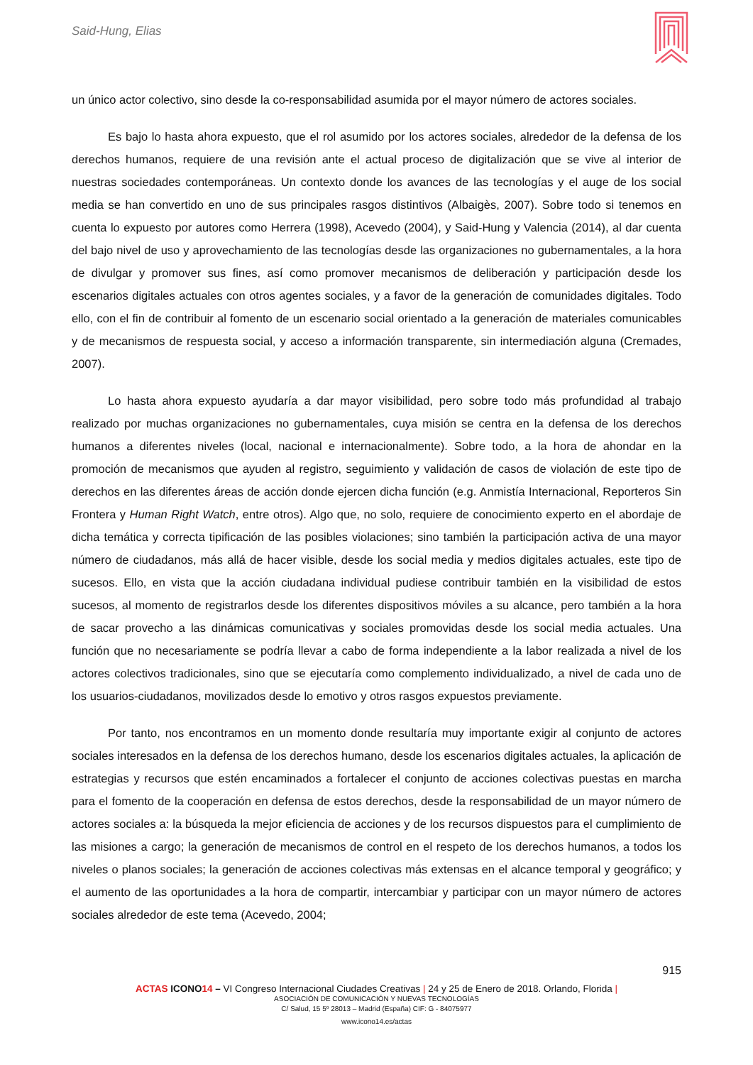Said-Hung, Elias
un único actor colectivo, sino desde la co-responsabilidad asumida por el mayor número de actores sociales.
Es bajo lo hasta ahora expuesto, que el rol asumido por los actores sociales, alrededor de la defensa de los derechos humanos, requiere de una revisión ante el actual proceso de digitalización que se vive al interior de nuestras sociedades contemporáneas. Un contexto donde los avances de las tecnologías y el auge de los social media se han convertido en uno de sus principales rasgos distintivos (Albaigès, 2007). Sobre todo si tenemos en cuenta lo expuesto por autores como Herrera (1998), Acevedo (2004), y Said-Hung y Valencia (2014), al dar cuenta del bajo nivel de uso y aprovechamiento de las tecnologías desde las organizaciones no gubernamentales, a la hora de divulgar y promover sus fines, así como promover mecanismos de deliberación y participación desde los escenarios digitales actuales con otros agentes sociales, y a favor de la generación de comunidades digitales. Todo ello, con el fin de contribuir al fomento de un escenario social orientado a la generación de materiales comunicables y de mecanismos de respuesta social, y acceso a información transparente, sin intermediación alguna (Cremades, 2007).
Lo hasta ahora expuesto ayudaría a dar mayor visibilidad, pero sobre todo más profundidad al trabajo realizado por muchas organizaciones no gubernamentales, cuya misión se centra en la defensa de los derechos humanos a diferentes niveles (local, nacional e internacionalmente). Sobre todo, a la hora de ahondar en la promoción de mecanismos que ayuden al registro, seguimiento y validación de casos de violación de este tipo de derechos en las diferentes áreas de acción donde ejercen dicha función (e.g. Anmistía Internacional, Reporteros Sin Frontera y Human Right Watch, entre otros). Algo que, no solo, requiere de conocimiento experto en el abordaje de dicha temática y correcta tipificación de las posibles violaciones; sino también la participación activa de una mayor número de ciudadanos, más allá de hacer visible, desde los social media y medios digitales actuales, este tipo de sucesos. Ello, en vista que la acción ciudadana individual pudiese contribuir también en la visibilidad de estos sucesos, al momento de registrarlos desde los diferentes dispositivos móviles a su alcance, pero también a la hora de sacar provecho a las dinámicas comunicativas y sociales promovidas desde los social media actuales. Una función que no necesariamente se podría llevar a cabo de forma independiente a la labor realizada a nivel de los actores colectivos tradicionales, sino que se ejecutaría como complemento individualizado, a nivel de cada uno de los usuarios-ciudadanos, movilizados desde lo emotivo y otros rasgos expuestos previamente.
Por tanto, nos encontramos en un momento donde resultaría muy importante exigir al conjunto de actores sociales interesados en la defensa de los derechos humano, desde los escenarios digitales actuales, la aplicación de estrategias y recursos que estén encaminados a fortalecer el conjunto de acciones colectivas puestas en marcha para el fomento de la cooperación en defensa de estos derechos, desde la responsabilidad de un mayor número de actores sociales a: la búsqueda la mejor eficiencia de acciones y de los recursos dispuestos para el cumplimiento de las misiones a cargo; la generación de mecanismos de control en el respeto de los derechos humanos, a todos los niveles o planos sociales; la generación de acciones colectivas más extensas en el alcance temporal y geográfico; y el aumento de las oportunidades a la hora de compartir, intercambiar y participar con un mayor número de actores sociales alrededor de este tema (Acevedo, 2004;
915
ACTAS ICONO 14 – VI Congreso Internacional Ciudades Creativas | 24 y 25 de Enero de 2018. Orlando, Florida |
ASOCIACIÓN DE COMUNICACIÓN Y NUEVAS TECNOLOGÍAS
C/ Salud, 15 5º 28013 – Madrid (España) CIF: G - 84075977
www.icono14.es/actas